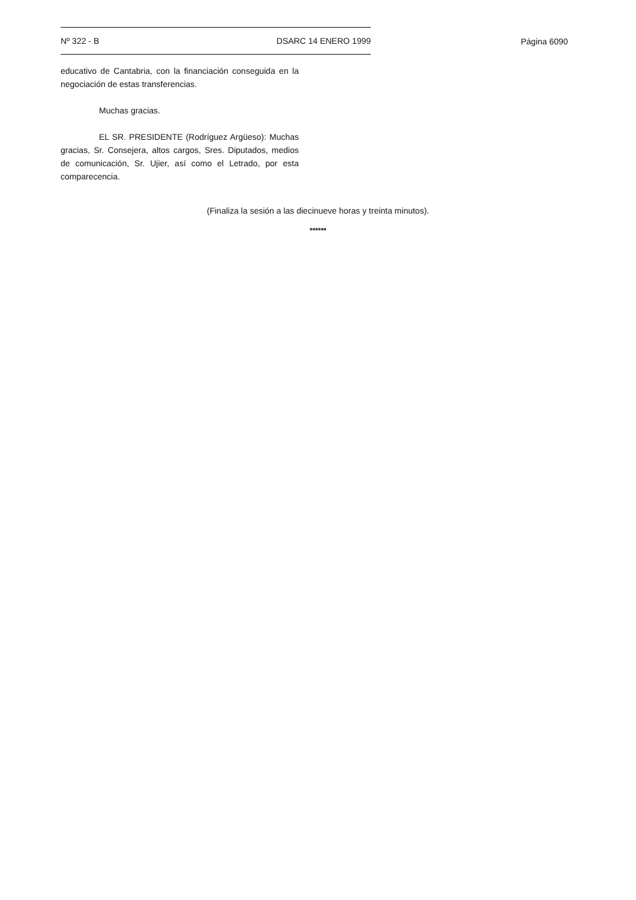Nº 322 - B DSARC 14 ENERO 1999
Página 6090
educativo de Cantabria, con la financiación conseguida en la negociación de estas transferencias.
Muchas gracias.
EL SR. PRESIDENTE (Rodríguez Argüeso): Muchas gracias, Sr. Consejera, altos cargos, Sres. Diputados, medios de comunicación, Sr. Ujier, así como el Letrado, por esta comparecencia.
(Finaliza la sesión a las diecinueve horas y treinta minutos).
******